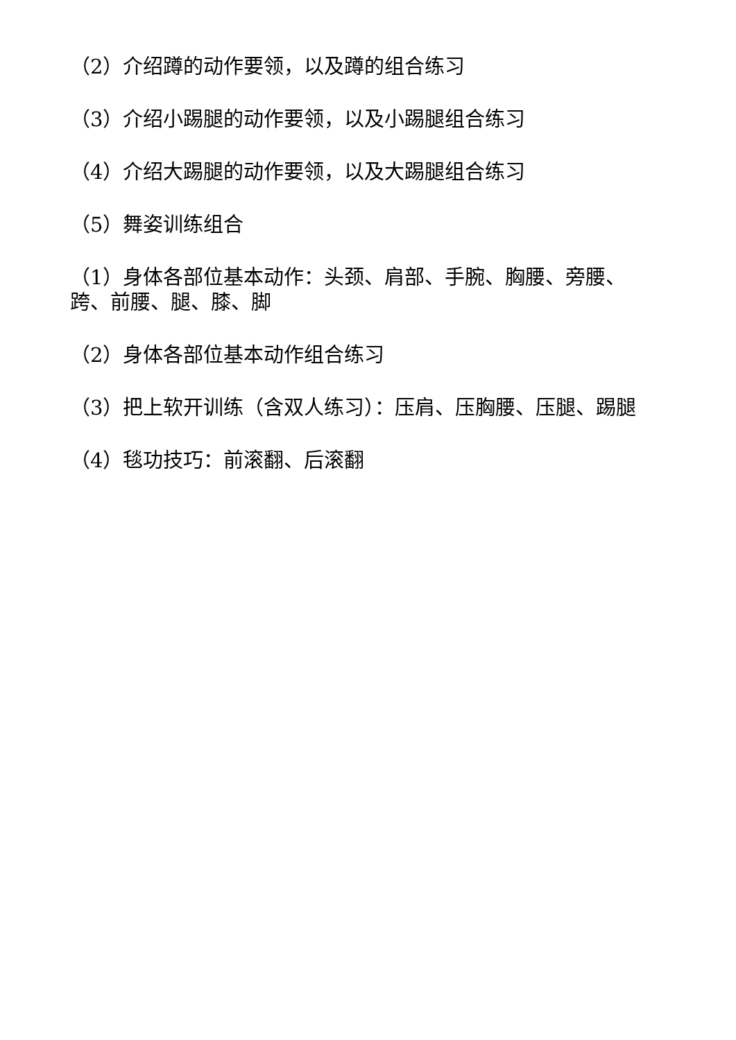（2）介绍蹲的动作要领，以及蹲的组合练习
（3）介绍小踢腿的动作要领，以及小踢腿组合练习
（4）介绍大踢腿的动作要领，以及大踢腿组合练习
（5）舞姿训练组合
（1）身体各部位基本动作：头颈、肩部、手腕、胸腰、旁腰、跨、前腰、腿、膝、脚
（2）身体各部位基本动作组合练习
（3）把上软开训练（含双人练习）：压肩、压胸腰、压腿、踢腿
（4）毯功技巧：前滚翻、后滚翻